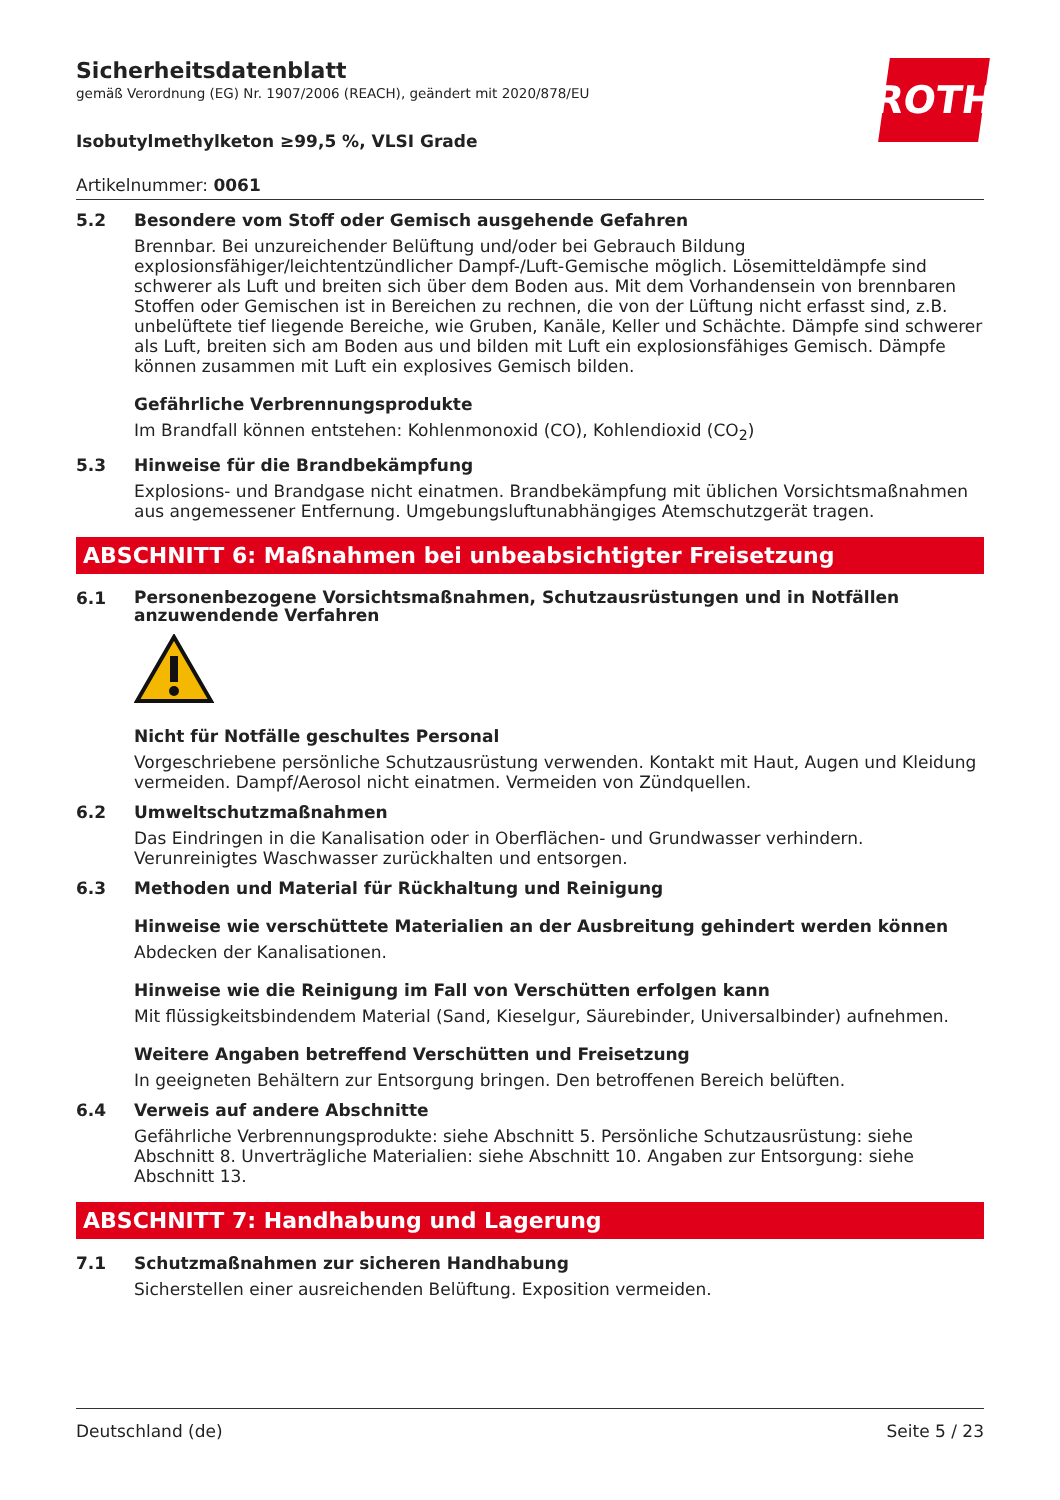ROTH
Sicherheitsdatenblatt
gemäß Verordnung (EG) Nr. 1907/2006 (REACH), geändert mit 2020/878/EU
Isobutylmethylketon ≥99,5 %, VLSI Grade
Artikelnummer: 0061
5.2 Besondere vom Stoff oder Gemisch ausgehende Gefahren
Brennbar. Bei unzureichender Belüftung und/oder bei Gebrauch Bildung explosionsfähiger/leichtentzündlicher Dampf-/Luft-Gemische möglich. Lösemitteldämpfe sind schwerer als Luft und breiten sich über dem Boden aus. Mit dem Vorhandensein von brennbaren Stoffen oder Gemischen ist in Bereichen zu rechnen, die von der Lüftung nicht erfasst sind, z.B. unbelüftete tief liegende Bereiche, wie Gruben, Kanäle, Keller und Schächte. Dämpfe sind schwerer als Luft, breiten sich am Boden aus und bilden mit Luft ein explosionsfähiges Gemisch. Dämpfe können zusammen mit Luft ein explosives Gemisch bilden.
Gefährliche Verbrennungsprodukte
Im Brandfall können entstehen: Kohlenmonoxid (CO), Kohlendioxid (CO<sub>2</sub>)
5.3 Hinweise für die Brandbekämpfung
Explosions- und Brandgase nicht einatmen. Brandbekämpfung mit üblichen Vorsichtsmaßnahmen aus angemessener Entfernung. Umgebungsluftunabhängiges Atemschutzgerät tragen.
ABSCHNITT 6: Maßnahmen bei unbeabsichtigter Freisetzung
6.1
Personenbezogene Vorsichtsmaßnahmen, Schutzausrüstungen und in Notfällen anzuwendende Verfahren
Nicht für Notfälle geschultes Personal
Vorgeschriebene persönliche Schutzausrüstung verwenden. Kontakt mit Haut, Augen und Kleidung vermeiden. Dampf/Aerosol nicht einatmen. Vermeiden von Zündquellen.
6.2 Umweltschutzmaßnahmen
Das Eindringen in die Kanalisation oder in Oberflächen- und Grundwasser verhindern. Verunreinigtes Waschwasser zurückhalten und entsorgen.
6.3 Methoden und Material für Rückhaltung und Reinigung
Hinweise wie verschüttete Materialien an der Ausbreitung gehindert werden können
Abdecken der Kanalisationen.
Hinweise wie die Reinigung im Fall von Verschütten erfolgen kann
Mit flüssigkeitsbindendem Material (Sand, Kieselgur, Säurebinder, Universalbinder) aufnehmen.
Weitere Angaben betreffend Verschütten und Freisetzung
In geeigneten Behältern zur Entsorgung bringen. Den betroffenen Bereich belüften.
6.4 Verweis auf andere Abschnitte
Gefährliche Verbrennungsprodukte: siehe Abschnitt 5. Persönliche Schutzausrüstung: siehe Abschnitt 8. Unverträgliche Materialien: siehe Abschnitt 10. Angaben zur Entsorgung: siehe Abschnitt 13.
ABSCHNITT 7: Handhabung und Lagerung
7.1 Schutzmaßnahmen zur sicheren Handhabung
Sicherstellen einer ausreichenden Belüftung. Exposition vermeiden.
Deutschland (de) Seite 5 / 23